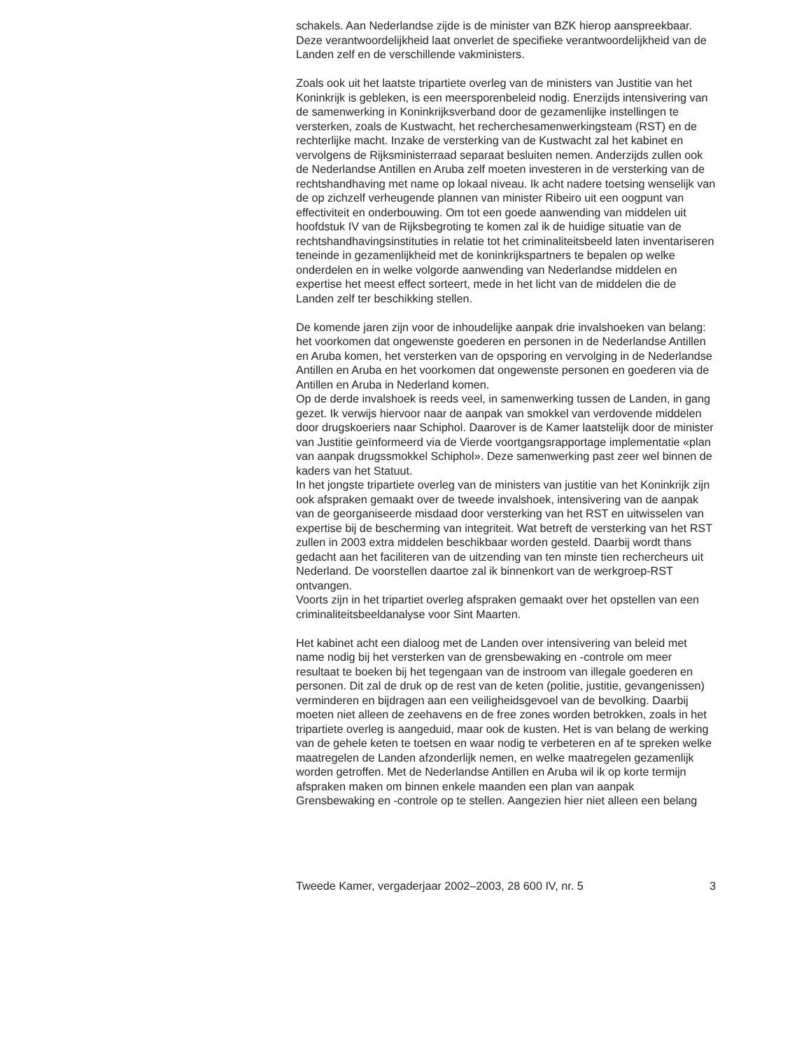schakels. Aan Nederlandse zijde is de minister van BZK hierop aanspreekbaar. Deze verantwoordelijkheid laat onverlet de specifieke verantwoordelijkheid van de Landen zelf en de verschillende vakministers.
Zoals ook uit het laatste tripartiete overleg van de ministers van Justitie van het Koninkrijk is gebleken, is een meersporenbeleid nodig. Enerzijds intensivering van de samenwerking in Koninkrijksverband door de gezamenlijke instellingen te versterken, zoals de Kustwacht, het recherchesamenwerkingsteam (RST) en de rechterlijke macht. Inzake de versterking van de Kustwacht zal het kabinet en vervolgens de Rijksministerraad separaat besluiten nemen. Anderzijds zullen ook de Nederlandse Antillen en Aruba zelf moeten investeren in de versterking van de rechtshandhaving met name op lokaal niveau. Ik acht nadere toetsing wenselijk van de op zichzelf verheugende plannen van minister Ribeiro uit een oogpunt van effectiviteit en onderbouwing. Om tot een goede aanwending van middelen uit hoofdstuk IV van de Rijksbegroting te komen zal ik de huidige situatie van de rechtshandhavingsinstituties in relatie tot het criminaliteitsbeeld laten inventariseren teneinde in gezamenlijkheid met de koninkrijkspartners te bepalen op welke onderdelen en in welke volgorde aanwending van Nederlandse middelen en expertise het meest effect sorteert, mede in het licht van de middelen die de Landen zelf ter beschikking stellen.
De komende jaren zijn voor de inhoudelijke aanpak drie invalshoeken van belang: het voorkomen dat ongewenste goederen en personen in de Nederlandse Antillen en Aruba komen, het versterken van de opsporing en vervolging in de Nederlandse Antillen en Aruba en het voorkomen dat ongewenste personen en goederen via de Antillen en Aruba in Nederland komen.
Op de derde invalshoek is reeds veel, in samenwerking tussen de Landen, in gang gezet. Ik verwijs hiervoor naar de aanpak van smokkel van verdovende middelen door drugskoeriers naar Schiphol. Daarover is de Kamer laatstelijk door de minister van Justitie geïnformeerd via de Vierde voortgangsrapportage implementatie «plan van aanpak drugssmokkel Schiphol». Deze samenwerking past zeer wel binnen de kaders van het Statuut.
In het jongste tripartiete overleg van de ministers van justitie van het Koninkrijk zijn ook afspraken gemaakt over de tweede invalshoek, intensivering van de aanpak van de georganiseerde misdaad door versterking van het RST en uitwisselen van expertise bij de bescherming van integriteit. Wat betreft de versterking van het RST zullen in 2003 extra middelen beschikbaar worden gesteld. Daarbij wordt thans gedacht aan het faciliteren van de uitzending van ten minste tien rechercheurs uit Nederland. De voorstellen daartoe zal ik binnenkort van de werkgroep-RST ontvangen.
Voorts zijn in het tripartiet overleg afspraken gemaakt over het opstellen van een criminaliteitsbeeldanalyse voor Sint Maarten.
Het kabinet acht een dialoog met de Landen over intensivering van beleid met name nodig bij het versterken van de grensbewaking en -controle om meer resultaat te boeken bij het tegengaan van de instroom van illegale goederen en personen. Dit zal de druk op de rest van de keten (politie, justitie, gevangenissen) verminderen en bijdragen aan een veiligheidsgevoel van de bevolking. Daarbij moeten niet alleen de zeehavens en de free zones worden betrokken, zoals in het tripartiete overleg is aangeduid, maar ook de kusten. Het is van belang de werking van de gehele keten te toetsen en waar nodig te verbeteren en af te spreken welke maatregelen de Landen afzonderlijk nemen, en welke maatregelen gezamenlijk worden getroffen. Met de Nederlandse Antillen en Aruba wil ik op korte termijn afspraken maken om binnen enkele maanden een plan van aanpak Grensbewaking en -controle op te stellen. Aangezien hier niet alleen een belang
Tweede Kamer, vergaderjaar 2002–2003, 28 600 IV, nr. 5 3